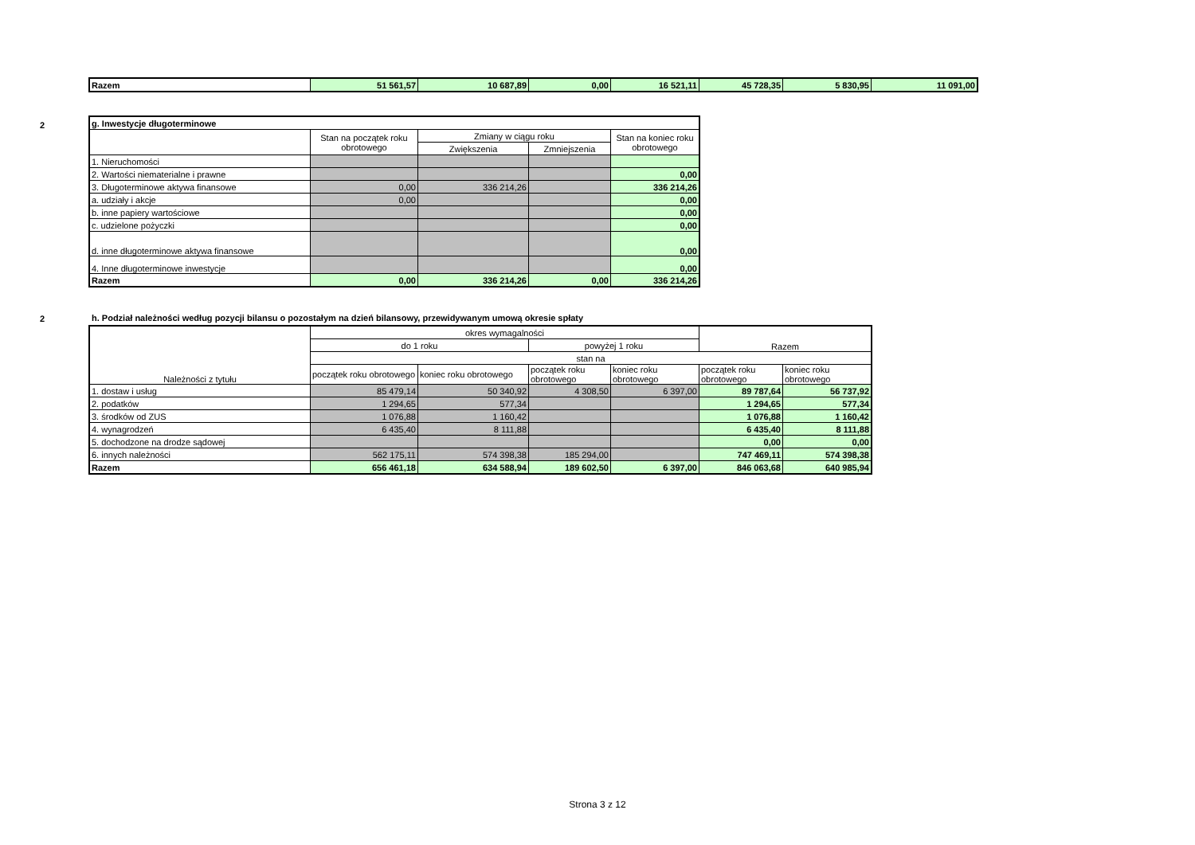| Razem | 51 561,57 | 10 687,89 | 0,00 | 16 521,11 | 45 728,35 | 5 830,95 | 11 091,00 |
2
| g. Inwestycje długoterminowe | | | | |
| | Stan na początek roku obrotowego | Zmiany w ciągu roku | | Stan na koniec roku obrotowego |
| | | Zwiększenia | Zmniejszenia | |
| 1. Nieruchomości | | | | |
| 2. Wartości niematerialne i prawne | | | | 0,00 |
| 3. Długoterminowe aktywa finansowe | 0,00 | 336 214,26 | | 336 214,26 |
| a. udziały i akcje | 0,00 | | | 0,00 |
| b. inne papiery wartościowe | | | | 0,00 |
| c. udzielone pożyczki | | | | 0,00 |
| d. inne długoterminowe aktywa finansowe | | | | 0,00 |
| 4. Inne długoterminowe inwestycje | | | | 0,00 |
| Razem | 0,00 | 336 214,26 | 0,00 | 336 214,26 |
2
h. Podział należności według pozycji bilansu o pozostałym na dzień bilansowy, przewidywanym umową okresie spłaty
| Należności z tytułu | okres wymagalności | | | | Razem | |
| --- | --- | --- | --- | --- | --- | --- |
| | do 1 roku | | powyżej 1 roku | | | |
| | stan na | | | | | |
| | początek roku obrotowego | koniec roku obrotowego | początek roku obrotowego | koniec roku obrotowego | początek roku obrotowego | koniec roku obrotowego |
| 1. dostaw i usług | 85 479,14 | 50 340,92 | 4 308,50 | 6 397,00 | 89 787,64 | 56 737,92 |
| 2. podatków | 1 294,65 | 577,34 | | | 1 294,65 | 577,34 |
| 3. środków od ZUS | 1 076,88 | 1 160,42 | | | 1 076,88 | 1 160,42 |
| 4. wynagrodzeń | 6 435,40 | 8 111,88 | | | 6 435,40 | 8 111,88 |
| 5. dochodzone na drodze sądowej | | | | | 0,00 | 0,00 |
| 6. innych należności | 562 175,11 | 574 398,38 | 185 294,00 | | 747 469,11 | 574 398,38 |
| Razem | 656 461,18 | 634 588,94 | 189 602,50 | 6 397,00 | 846 063,68 | 640 985,94 |
Strona 3 z 12